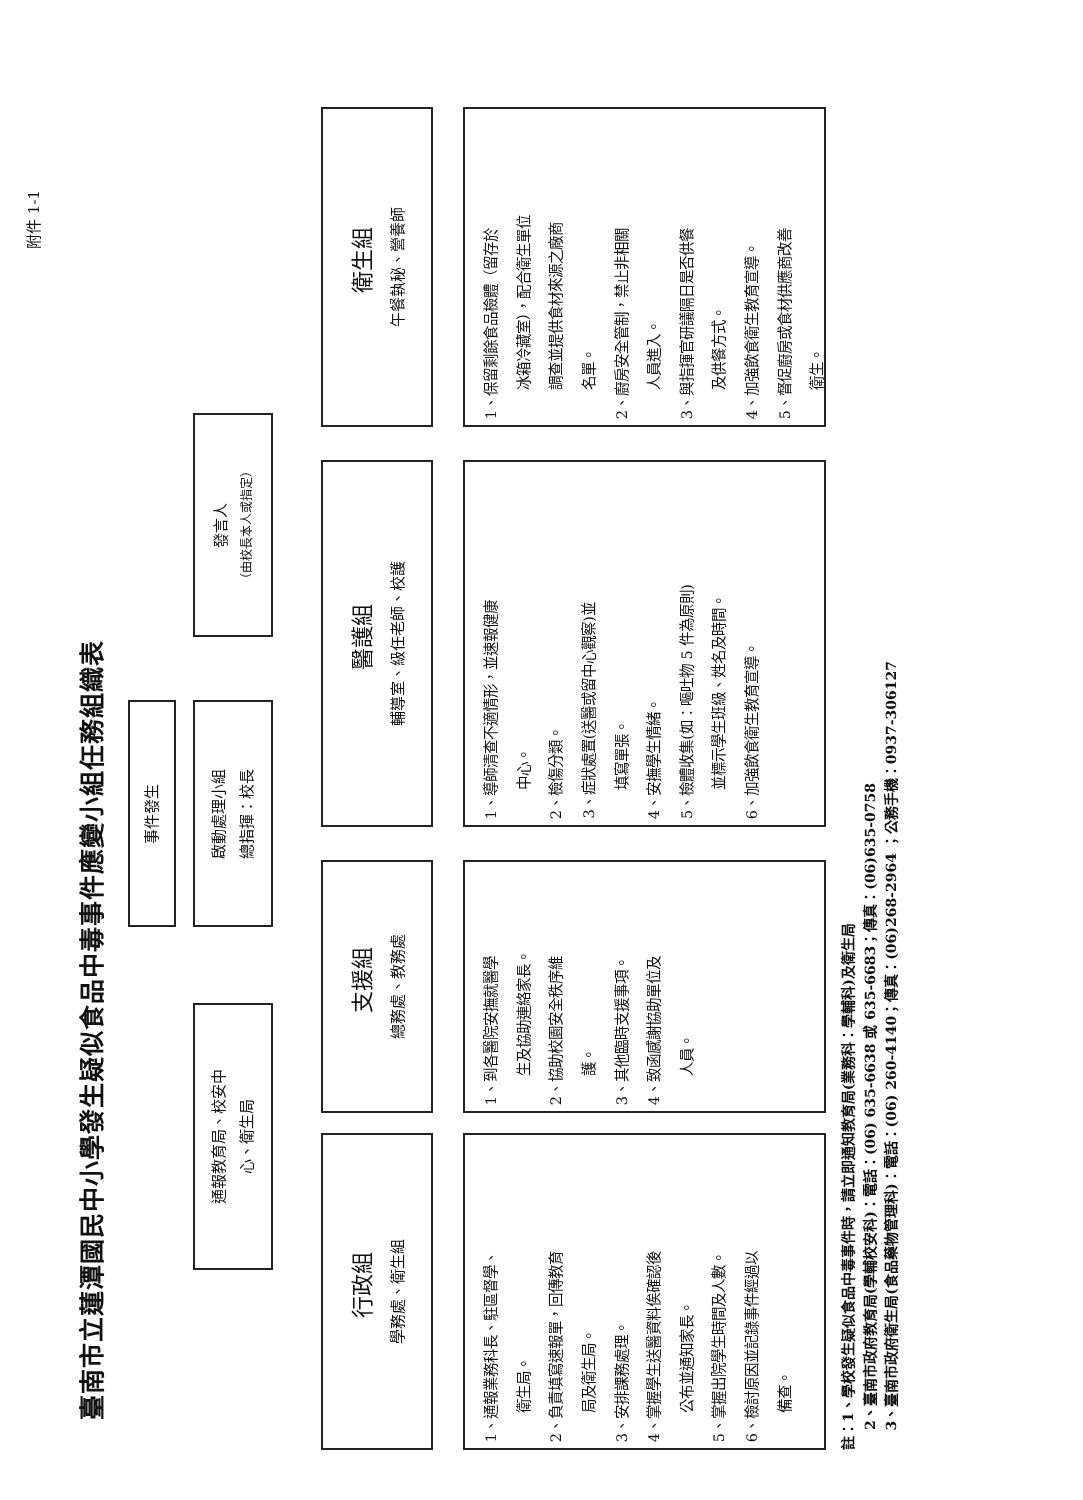附件 1-1
臺南市立蓮潭國民中小學發生疑似食品中毒事件應變小組任務組織表
事件發生
通報教育局、校安中
心、衛生局
啟動處理小組
總指揮：校長
發言人
（由校長本人或指定）
行政組
學務處、衛生組
支援組
總務處、教務處
醫護組
輔導室、級任老師、校護
衛生組
午餐執秘、營養師
1、通報業務科長、駐區督學、
衛生局。
2、負責填寫速報單，回傳教育
局及衛生局。
3、安排課務處理。
4、掌握學生送醫資料俟確認後
公布並通知家長。
5、掌握出院學生時間及人數。
6、檢討原因並記錄事件經過以
備查。
1、到各醫院安撫就醫學
生及協助連絡家長。
2、協助校園安全秩序維
護。
3、其他臨時支援事項。
4、致函感謝協助單位及
人員。
1、導師清查不適情形，並速報健康
中心。
2、檢傷分類。
3、症狀處置(送醫或留中心觀察)並
填寫單張。
4、安撫學生情緒。
5、檢體收集(如：嘔吐物 5 件為原則)
並標示學生班級、姓名及時間。
6、加強飲食衛生教育宣導。
1、保留剩餘食品檢體（留存於
冰箱冷藏室），配合衛生單位
調查並提供食材來源之廠商
名單。
2、廚房安全管制，禁止非相關
人員進入。
3、與指揮官研議隔日是否供餐
及供餐方式。
4、加強飲食衛生教育宣導。
5、督促廚房或食材供應商改善
衛生。
註：1、學校發生疑似食品中毒事件時，請立即通知教育局(業務科：學輔科)及衛生局
2、臺南市政府教育局(學輔校安科)：電話：(06) 635-6638 或 635-6683；傳真：(06)635-0758
3、臺南市政府衛生局(食品藥物管理科)：電話：(06) 260-4140；傳真：(06)268-2964 ；公務手機：0937-306127